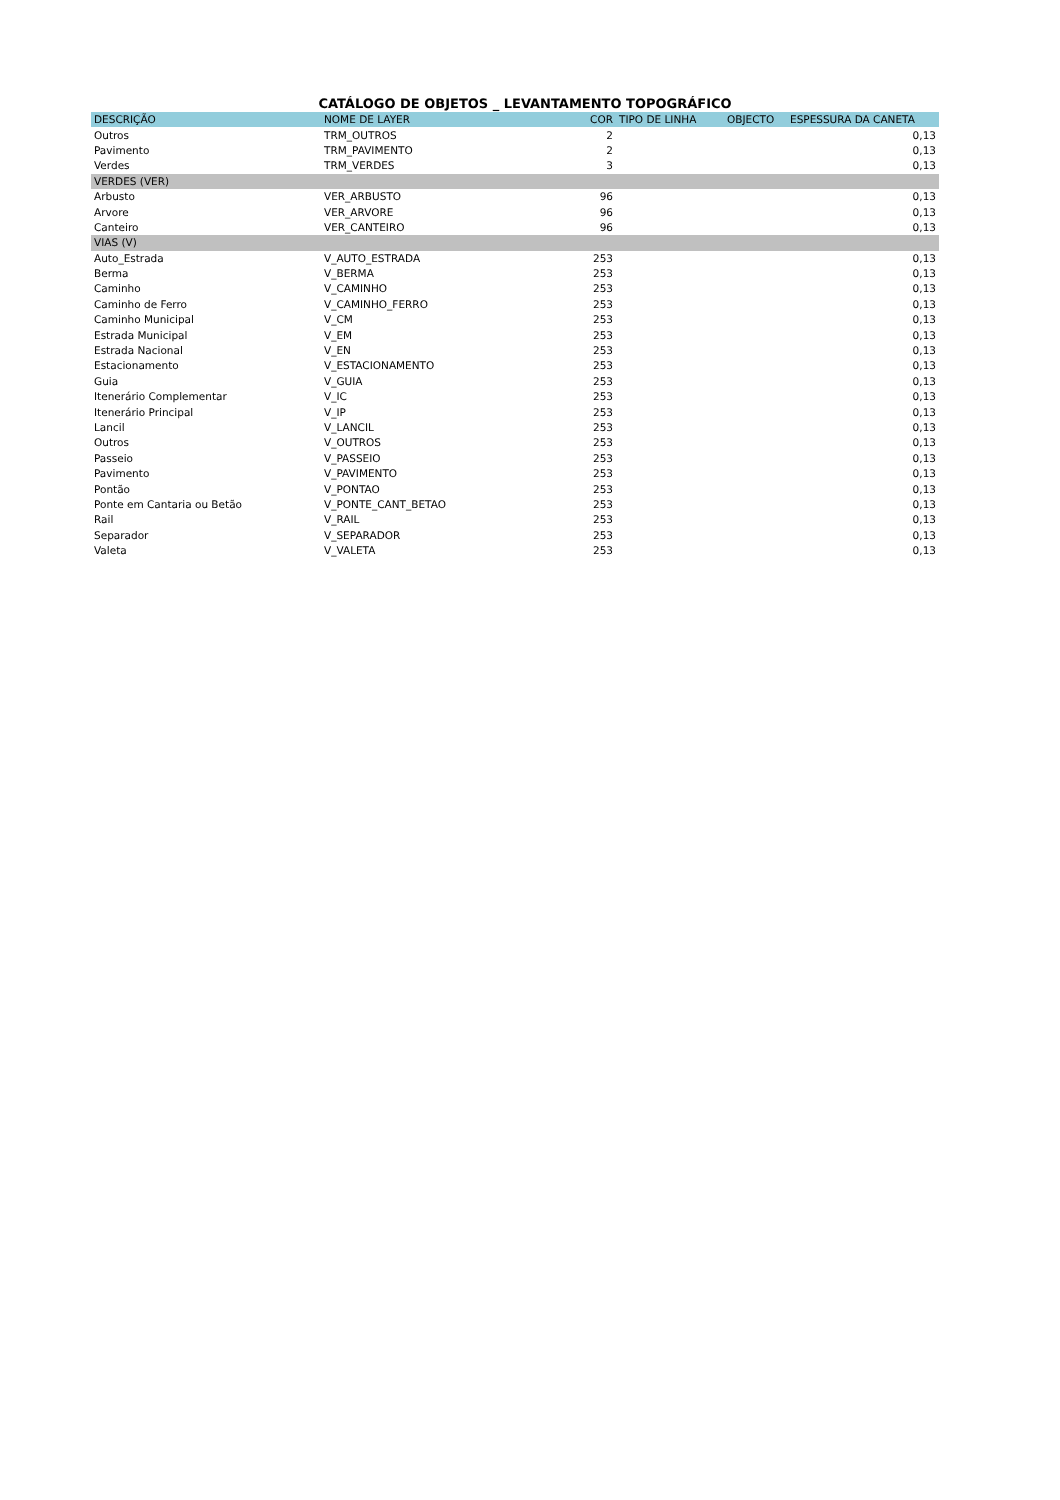CATÁLOGO DE OBJETOS _ LEVANTAMENTO TOPOGRÁFICO
| DESCRIÇÃO | NOME DE LAYER | COR | TIPO DE LINHA | OBJECTO | ESPESSURA DA CANETA |
| --- | --- | --- | --- | --- | --- |
| Outros | TRM_OUTROS | 2 | | | 0,13 |
| Pavimento | TRM_PAVIMENTO | 2 | | | 0,13 |
| Verdes | TRM_VERDES | 3 | | | 0,13 |
| VERDES (VER) | | | | | |
| Arbusto | VER_ARBUSTO | 96 | | | 0,13 |
| Arvore | VER_ARVORE | 96 | | | 0,13 |
| Canteiro | VER_CANTEIRO | 96 | | | 0,13 |
| VIAS (V) | | | | | |
| Auto_Estrada | V_AUTO_ESTRADA | 253 | | | 0,13 |
| Berma | V_BERMA | 253 | | | 0,13 |
| Caminho | V_CAMINHO | 253 | | | 0,13 |
| Caminho de Ferro | V_CAMINHO_FERRO | 253 | | | 0,13 |
| Caminho Municipal | V_CM | 253 | | | 0,13 |
| Estrada Municipal | V_EM | 253 | | | 0,13 |
| Estrada Nacional | V_EN | 253 | | | 0,13 |
| Estacionamento | V_ESTACIONAMENTO | 253 | | | 0,13 |
| Guia | V_GUIA | 253 | | | 0,13 |
| Itenerário Complementar | V_IC | 253 | | | 0,13 |
| Itenerário Principal | V_IP | 253 | | | 0,13 |
| Lancil | V_LANCIL | 253 | | | 0,13 |
| Outros | V_OUTROS | 253 | | | 0,13 |
| Passeio | V_PASSEIO | 253 | | | 0,13 |
| Pavimento | V_PAVIMENTO | 253 | | | 0,13 |
| Pontão | V_PONTAO | 253 | | | 0,13 |
| Ponte em Cantaria ou Betão | V_PONTE_CANT_BETAO | 253 | | | 0,13 |
| Rail | V_RAIL | 253 | | | 0,13 |
| Separador | V_SEPARADOR | 253 | | | 0,13 |
| Valeta | V_VALETA | 253 | | | 0,13 |